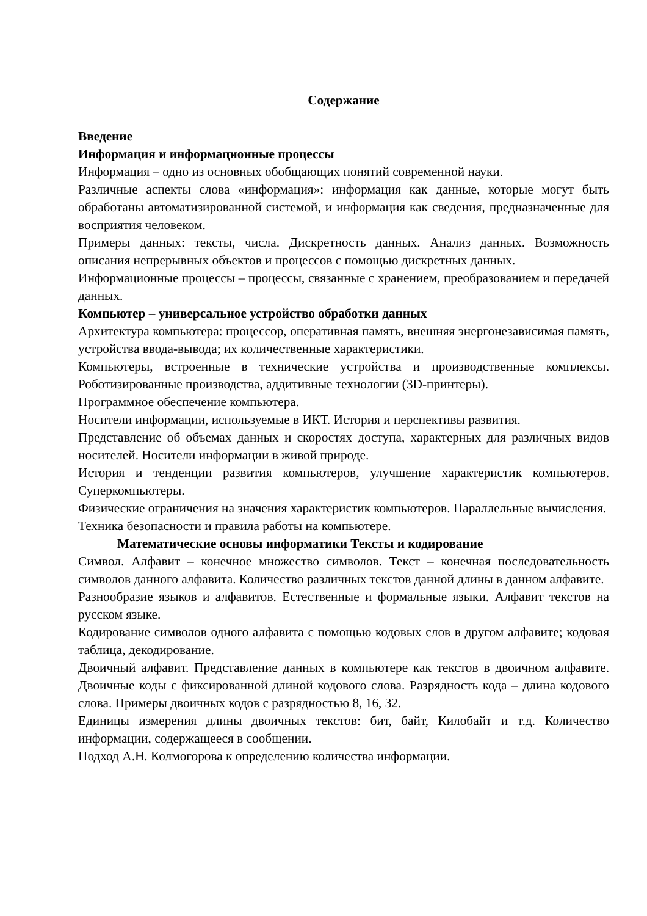Содержание
Введение
Информация и информационные процессы
Информация – одно из основных обобщающих понятий современной науки.
Различные аспекты слова «информация»: информация как данные, которые могут быть обработаны автоматизированной системой, и информация как сведения, предназначенные для восприятия человеком.
Примеры данных: тексты, числа. Дискретность данных. Анализ данных. Возможность описания непрерывных объектов и процессов с помощью дискретных данных.
Информационные процессы – процессы, связанные с хранением, преобразованием и передачей данных.
Компьютер – универсальное устройство обработки данных
Архитектура компьютера: процессор, оперативная память, внешняя энергонезависимая память, устройства ввода-вывода; их количественные характеристики.
Компьютеры, встроенные в технические устройства и производственные комплексы. Роботизированные производства, аддитивные технологии (3D-принтеры).
Программное обеспечение компьютера.
Носители информации, используемые в ИКТ. История и перспективы развития.
Представление об объемах данных и скоростях доступа, характерных для различных видов носителей. Носители информации в живой природе.
История и тенденции развития компьютеров, улучшение характеристик компьютеров. Суперкомпьютеры.
Физические ограничения на значения характеристик компьютеров. Параллельные вычисления.
Техника безопасности и правила работы на компьютере.
Математические основы информатики Тексты и кодирование
Символ. Алфавит – конечное множество символов. Текст – конечная последовательность символов данного алфавита. Количество различных текстов данной длины в данном алфавите.
Разнообразие языков и алфавитов. Естественные и формальные языки. Алфавит текстов на русском языке.
Кодирование символов одного алфавита с помощью кодовых слов в другом алфавите; кодовая таблица, декодирование.
Двоичный алфавит. Представление данных в компьютере как текстов в двоичном алфавите. Двоичные коды с фиксированной длиной кодового слова. Разрядность кода – длина кодового слова. Примеры двоичных кодов с разрядностью 8, 16, 32.
Единицы измерения длины двоичных текстов: бит, байт, Килобайт и т.д. Количество информации, содержащееся в сообщении.
Подход А.Н. Колмогорова к определению количества информации.